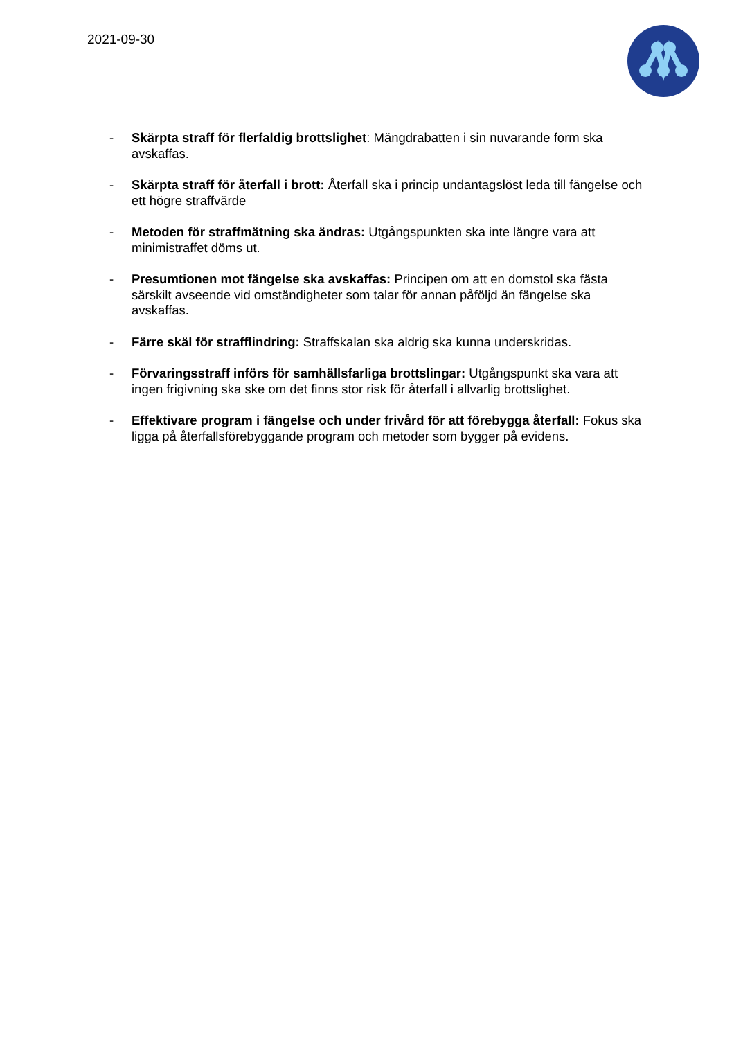2021-09-30
- Skärpta straff för flerfaldig brottslighet: Mängdrabatten i sin nuvarande form ska avskaffas.
- Skärpta straff för återfall i brott: Återfall ska i princip undantagslöst leda till fängelse och ett högre straffvärde
- Metoden för straffmätning ska ändras: Utgångspunkten ska inte längre vara att minimistraffet döms ut.
- Presumtionen mot fängelse ska avskaffas: Principen om att en domstol ska fästa särskilt avseende vid omständigheter som talar för annan påföljd än fängelse ska avskaffas.
- Färre skäl för strafflindring: Straffskalan ska aldrig ska kunna underskridas.
- Förvaringsstraff införs för samhällsfarliga brottslingar: Utgångspunkt ska vara att ingen frigivning ska ske om det finns stor risk för återfall i allvarlig brottslighet.
- Effektivare program i fängelse och under frivård för att förebygga återfall: Fokus ska ligga på återfallsförebyggande program och metoder som bygger på evidens.